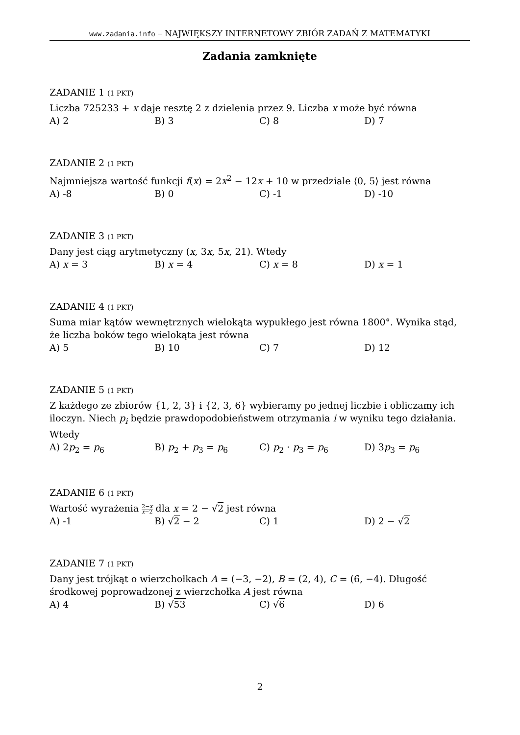www.zadania.info – NAJWIĘKSZY INTERNETOWY ZBIÓR ZADAŃ Z MATEMATYKI
Zadania zamknięte
ZADANIE 1 (1 PKT)
Liczba 725233 + x daje resztę 2 z dzielenia przez 9. Liczba x może być równa
A) 2 B) 3 C) 8 D) 7
ZADANIE 2 (1 PKT)
Najmniejsza wartość funkcji f(x) = 2x<sup>2</sup> − 12x + 10 w przedziale ⟨0, 5⟩ jest równa
A) -8 B) 0 C) -1 D) -10
ZADANIE 3 (1 PKT)
Dany jest ciąg arytmetyczny (x, 3x, 5x, 21). Wtedy
A) x = 3 B) x = 4 C) x = 8 D) x = 1
ZADANIE 4 (1 PKT)
Suma miar kątów wewnętrznych wielokąta wypukłego jest równa 1800°. Wynika stąd, że liczba boków tego wielokąta jest równa
A) 5 B) 10 C) 7 D) 12
ZADANIE 5 (1 PKT)
Z każdego ze zbiorów {1, 2, 3} i {2, 3, 6} wybieramy po jednej liczbie i obliczamy ich iloczyn. Niech p<sub>i</sub> będzie prawdopodobieństwem otrzymania i w wyniku tego działania. Wtedy
A) 2p<sub>2</sub> = p<sub>6</sub> B) p<sub>2</sub> + p<sub>3</sub> = p<sub>6</sub> C) p<sub>2</sub> · p<sub>3</sub> = p<sub>6</sub> D) 3p<sub>3</sub> = p<sub>6</sub>
ZADANIE 6 (1 PKT)
Wartość wyrażenia 2−x
x−2 dla x = 2 − √2 jest równa
A) -1 B) √2 − 2 C) 1 D) 2 − √2
ZADANIE 7 (1 PKT)
Dany jest trójkąt o wierzchołkach A = (−3, −2), B = (2, 4), C = (6, −4). Długość środkowej poprowadzonej z wierzchołka A jest równa
A) 4 B) √53 C) √6 D) 6
2